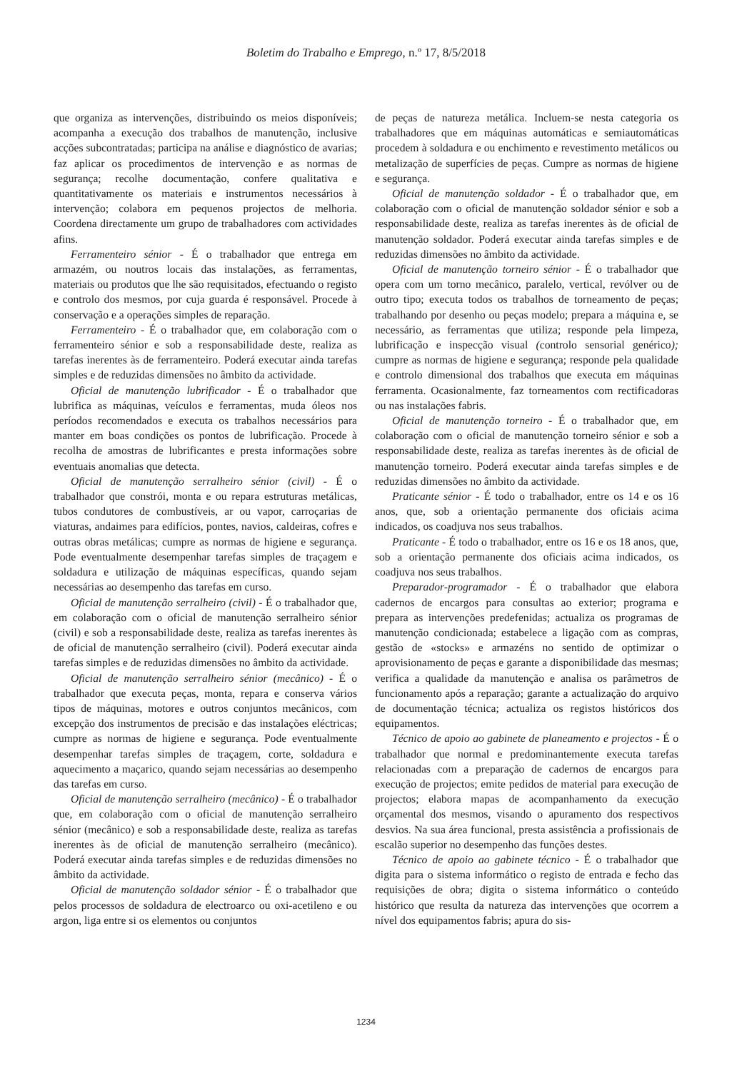Boletim do Trabalho e Emprego, n.º 17, 8/5/2018
que organiza as intervenções, distribuindo os meios disponíveis; acompanha a execução dos trabalhos de manutenção, inclusive acções subcontratadas; participa na análise e diagnóstico de avarias; faz aplicar os procedimentos de intervenção e as normas de segurança; recolhe documentação, confere qualitativa e quantitativamente os materiais e instrumentos necessários à intervenção; colabora em pequenos projectos de melhoria. Coordena directamente um grupo de trabalhadores com actividades afins.
Ferramenteiro sénior - É o trabalhador que entrega em armazém, ou noutros locais das instalações, as ferramentas, materiais ou produtos que lhe são requisitados, efectuando o registo e controlo dos mesmos, por cuja guarda é responsável. Procede à conservação e a operações simples de reparação.
Ferramenteiro - É o trabalhador que, em colaboração com o ferramenteiro sénior e sob a responsabilidade deste, realiza as tarefas inerentes às de ferramenteiro. Poderá executar ainda tarefas simples e de reduzidas dimensões no âmbito da actividade.
Oficial de manutenção lubrificador - É o trabalhador que lubrifica as máquinas, veículos e ferramentas, muda óleos nos períodos recomendados e executa os trabalhos necessários para manter em boas condições os pontos de lubrificação. Procede à recolha de amostras de lubrificantes e presta informações sobre eventuais anomalias que detecta.
Oficial de manutenção serralheiro sénior (civil) - É o trabalhador que constrói, monta e ou repara estruturas metálicas, tubos condutores de combustíveis, ar ou vapor, carroçarias de viaturas, andaimes para edifícios, pontes, navios, caldeiras, cofres e outras obras metálicas; cumpre as normas de higiene e segurança. Pode eventualmente desempenhar tarefas simples de traçagem e soldadura e utilização de máquinas específicas, quando sejam necessárias ao desempenho das tarefas em curso.
Oficial de manutenção serralheiro (civil) - É o trabalhador que, em colaboração com o oficial de manutenção serralheiro sénior (civil) e sob a responsabilidade deste, realiza as tarefas inerentes às de oficial de manutenção serralheiro (civil). Poderá executar ainda tarefas simples e de reduzidas dimensões no âmbito da actividade.
Oficial de manutenção serralheiro sénior (mecânico) - É o trabalhador que executa peças, monta, repara e conserva vários tipos de máquinas, motores e outros conjuntos mecânicos, com excepção dos instrumentos de precisão e das instalações eléctricas; cumpre as normas de higiene e segurança. Pode eventualmente desempenhar tarefas simples de traçagem, corte, soldadura e aquecimento a maçarico, quando sejam necessárias ao desempenho das tarefas em curso.
Oficial de manutenção serralheiro (mecânico) - É o trabalhador que, em colaboração com o oficial de manutenção serralheiro sénior (mecânico) e sob a responsabilidade deste, realiza as tarefas inerentes às de oficial de manutenção serralheiro (mecânico). Poderá executar ainda tarefas simples e de reduzidas dimensões no âmbito da actividade.
Oficial de manutenção soldador sénior - É o trabalhador que pelos processos de soldadura de electroarco ou oxi-acetileno e ou argon, liga entre si os elementos ou conjuntos
de peças de natureza metálica. Incluem-se nesta categoria os trabalhadores que em máquinas automáticas e semiautomáticas procedem à soldadura e ou enchimento e revestimento metálicos ou metalização de superfícies de peças. Cumpre as normas de higiene e segurança.
Oficial de manutenção soldador - É o trabalhador que, em colaboração com o oficial de manutenção soldador sénior e sob a responsabilidade deste, realiza as tarefas inerentes às de oficial de manutenção soldador. Poderá executar ainda tarefas simples e de reduzidas dimensões no âmbito da actividade.
Oficial de manutenção torneiro sénior - É o trabalhador que opera com um torno mecânico, paralelo, vertical, revólver ou de outro tipo; executa todos os trabalhos de torneamento de peças; trabalhando por desenho ou peças modelo; prepara a máquina e, se necessário, as ferramentas que utiliza; responde pela limpeza, lubrificação e inspecção visual (controlo sensorial genérico); cumpre as normas de higiene e segurança; responde pela qualidade e controlo dimensional dos trabalhos que executa em máquinas ferramenta. Ocasionalmente, faz torneamentos com rectificadoras ou nas instalações fabris.
Oficial de manutenção torneiro - É o trabalhador que, em colaboração com o oficial de manutenção torneiro sénior e sob a responsabilidade deste, realiza as tarefas inerentes às de oficial de manutenção torneiro. Poderá executar ainda tarefas simples e de reduzidas dimensões no âmbito da actividade.
Praticante sénior - É todo o trabalhador, entre os 14 e os 16 anos, que, sob a orientação permanente dos oficiais acima indicados, os coadjuva nos seus trabalhos.
Praticante - É todo o trabalhador, entre os 16 e os 18 anos, que, sob a orientação permanente dos oficiais acima indicados, os coadjuva nos seus trabalhos.
Preparador-programador - É o trabalhador que elabora cadernos de encargos para consultas ao exterior; programa e prepara as intervenções predefenidas; actualiza os programas de manutenção condicionada; estabelece a ligação com as compras, gestão de «stocks» e armazéns no sentido de optimizar o aprovisionamento de peças e garante a disponibilidade das mesmas; verifica a qualidade da manutenção e analisa os parâmetros de funcionamento após a reparação; garante a actualização do arquivo de documentação técnica; actualiza os registos históricos dos equipamentos.
Técnico de apoio ao gabinete de planeamento e projectos - É o trabalhador que normal e predominantemente executa tarefas relacionadas com a preparação de cadernos de encargos para execução de projectos; emite pedidos de material para execução de projectos; elabora mapas de acompanhamento da execução orçamental dos mesmos, visando o apuramento dos respectivos desvios. Na sua área funcional, presta assistência a profissionais de escalão superior no desempenho das funções destes.
Técnico de apoio ao gabinete técnico - É o trabalhador que digita para o sistema informático o registo de entrada e fecho das requisições de obra; digita o sistema informático o conteúdo histórico que resulta da natureza das intervenções que ocorrem a nível dos equipamentos fabris; apura do sis-
1234